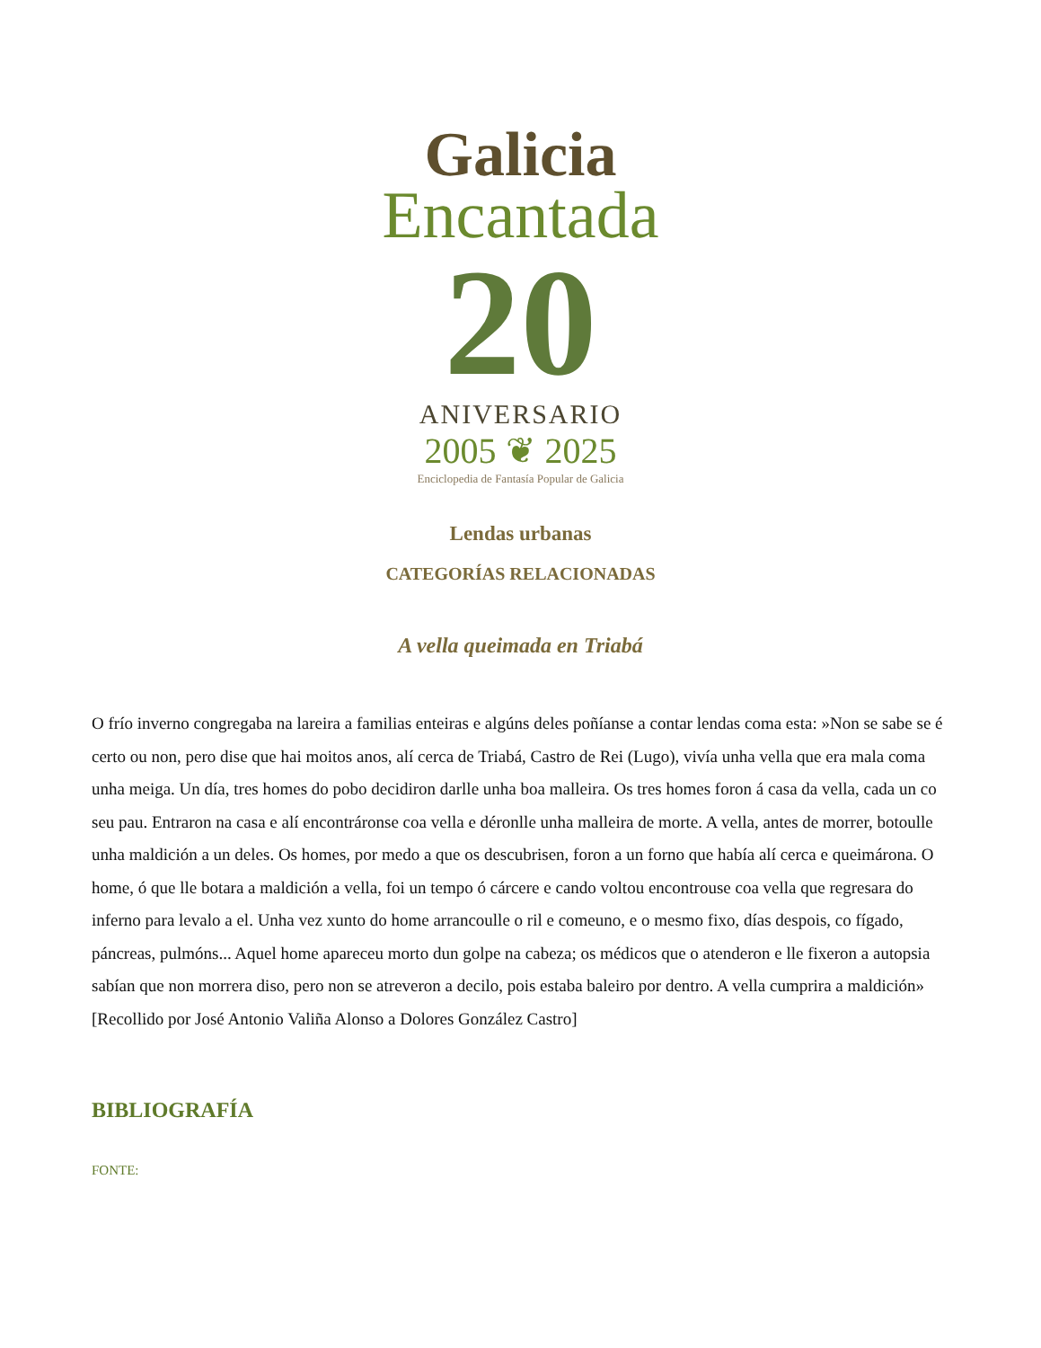Galicia
Encantada
20
ANIVERSARIO
2005 ❦ 2025
Enciclopedia de Fantasía Popular de Galicia
Lendas urbanas
CATEGORÍAS RELACIONADAS
A vella queimada en Triabá
O frío inverno congregaba na lareira a familias enteiras e algúns deles poñíanse a contar lendas coma esta: »Non se sabe se é certo ou non, pero dise que hai moitos anos, alí cerca de Triabá, Castro de Rei (Lugo), vivía unha vella que era mala coma unha meiga. Un día, tres homes do pobo decidiron darlle unha boa malleira. Os tres homes foron á casa da vella, cada un co seu pau. Entraron na casa e alí encontráronse coa vella e déronlle unha malleira de morte. A vella, antes de morrer, botoulle unha maldición a un deles. Os homes, por medo a que os descubrisen, foron a un forno que había alí cerca e queimárona. O home, ó que lle botara a maldición a vella, foi un tempo ó cárcere e cando voltou encontrouse coa vella que regresara do inferno para levalo a el. Unha vez xunto do home arrancoulle o ril e comeuno, e o mesmo fixo, días despois, co fígado, páncreas, pulmóns... Aquel home apareceu morto dun golpe na cabeza; os médicos que o atenderon e lle fixeron a autopsia sabían que non morrera diso, pero non se atreveron a decilo, pois estaba baleiro por dentro. A vella cumprira a maldición» [Recollido por José Antonio Valiña Alonso a Dolores González Castro]
BIBLIOGRAFÍA
FONTE: